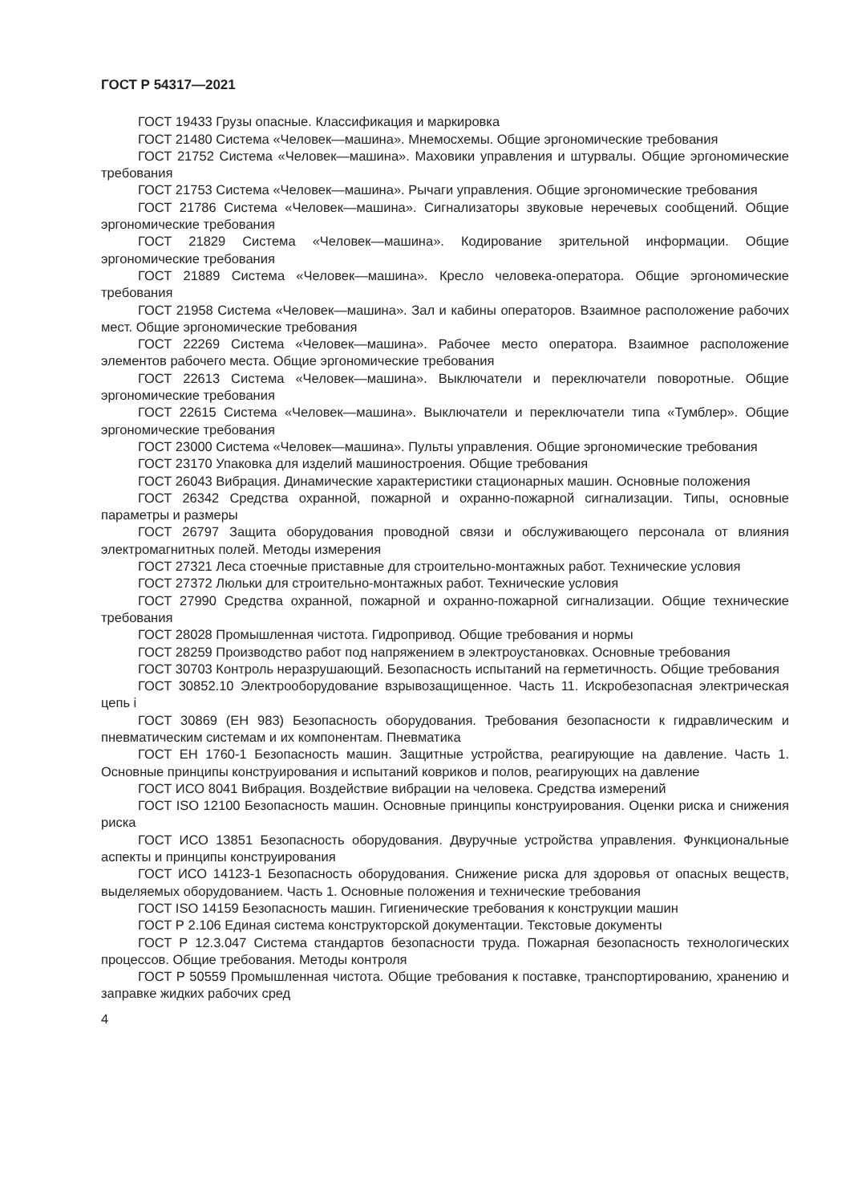ГОСТ Р 54317—2021
ГОСТ 19433 Грузы опасные. Классификация и маркировка
ГОСТ 21480 Система «Человек—машина». Мнемосхемы. Общие эргономические требования
ГОСТ 21752 Система «Человек—машина». Маховики управления и штурвалы. Общие эргономические требования
ГОСТ 21753 Система «Человек—машина». Рычаги управления. Общие эргономические требования
ГОСТ 21786 Система «Человек—машина». Сигнализаторы звуковые неречевых сообщений. Общие эргономические требования
ГОСТ 21829 Система «Человек—машина». Кодирование зрительной информации. Общие эргономические требования
ГОСТ 21889 Система «Человек—машина». Кресло человека-оператора. Общие эргономические требования
ГОСТ 21958 Система «Человек—машина». Зал и кабины операторов. Взаимное расположение рабочих мест. Общие эргономические требования
ГОСТ 22269 Система «Человек—машина». Рабочее место оператора. Взаимное расположение элементов рабочего места. Общие эргономические требования
ГОСТ 22613 Система «Человек—машина». Выключатели и переключатели поворотные. Общие эргономические требования
ГОСТ 22615 Система «Человек—машина». Выключатели и переключатели типа «Тумблер». Общие эргономические требования
ГОСТ 23000 Система «Человек—машина». Пульты управления. Общие эргономические требования
ГОСТ 23170 Упаковка для изделий машиностроения. Общие требования
ГОСТ 26043 Вибрация. Динамические характеристики стационарных машин. Основные положения
ГОСТ 26342 Средства охранной, пожарной и охранно-пожарной сигнализации. Типы, основные параметры и размеры
ГОСТ 26797 Защита оборудования проводной связи и обслуживающего персонала от влияния электромагнитных полей. Методы измерения
ГОСТ 27321 Леса стоечные приставные для строительно-монтажных работ. Технические условия
ГОСТ 27372 Люльки для строительно-монтажных работ. Технические условия
ГОСТ 27990 Средства охранной, пожарной и охранно-пожарной сигнализации. Общие технические требования
ГОСТ 28028 Промышленная чистота. Гидропривод. Общие требования и нормы
ГОСТ 28259 Производство работ под напряжением в электроустановках. Основные требования
ГОСТ 30703 Контроль неразрушающий. Безопасность испытаний на герметичность. Общие требования
ГОСТ 30852.10 Электрооборудование взрывозащищенное. Часть 11. Искробезопасная электрическая цепь i
ГОСТ 30869 (ЕН 983) Безопасность оборудования. Требования безопасности к гидравлическим и пневматическим системам и их компонентам. Пневматика
ГОСТ ЕН 1760-1 Безопасность машин. Защитные устройства, реагирующие на давление. Часть 1. Основные принципы конструирования и испытаний ковриков и полов, реагирующих на давление
ГОСТ ИСО 8041 Вибрация. Воздействие вибрации на человека. Средства измерений
ГОСТ ISO 12100 Безопасность машин. Основные принципы конструирования. Оценки риска и снижения риска
ГОСТ ИСО 13851 Безопасность оборудования. Двуручные устройства управления. Функциональные аспекты и принципы конструирования
ГОСТ ИСО 14123-1 Безопасность оборудования. Снижение риска для здоровья от опасных веществ, выделяемых оборудованием. Часть 1. Основные положения и технические требования
ГОСТ ISO 14159 Безопасность машин. Гигиенические требования к конструкции машин
ГОСТ Р 2.106 Единая система конструкторской документации. Текстовые документы
ГОСТ Р 12.3.047 Система стандартов безопасности труда. Пожарная безопасность технологических процессов. Общие требования. Методы контроля
ГОСТ Р 50559 Промышленная чистота. Общие требования к поставке, транспортированию, хранению и заправке жидких рабочих сред
4